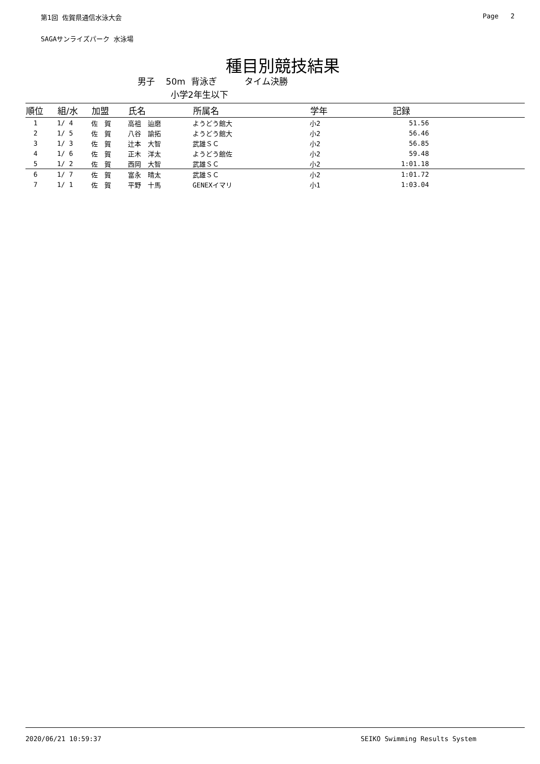第1回 佐賀県通信水泳大会 Page 2
SAGAサンライズパーク 水泳場
種目別競技結果
男子 50m 背泳ぎ タイム決勝
小学2年生以下
| 順位 | 組/水 | 加盟 | 氏名 | 所属名 | 学年 | 記録 | |
| --- | --- | --- | --- | --- | --- | --- | --- |
| 1 | 1/ 4 | 佐 賀 | 高祖 辿磨 | ようどう館大 | 小2 | 51.56 | |
| 2 | 1/ 5 | 佐 賀 | 八谷 諭拓 | ようどう館大 | 小2 | 56.46 | |
| 3 | 1/ 3 | 佐 賀 | 辻本 大智 | 武雄ＳＣ | 小2 | 56.85 | |
| 4 | 1/ 6 | 佐 賀 | 正木 洋太 | ようどう館佐 | 小2 | 59.48 | |
| 5 | 1/ 2 | 佐 賀 | 西岡 大智 | 武雄ＳＣ | 小2 | 1:01.18 | |
| 6 | 1/ 7 | 佐 賀 | 富永 晴太 | 武雄ＳＣ | 小2 | 1:01.72 | |
| 7 | 1/ 1 | 佐 賀 | 平野 十馬 | GENEXイマリ | 小1 | 1:03.04 | |
2020/06/21 10:59:37 SEIKO Swimming Results System